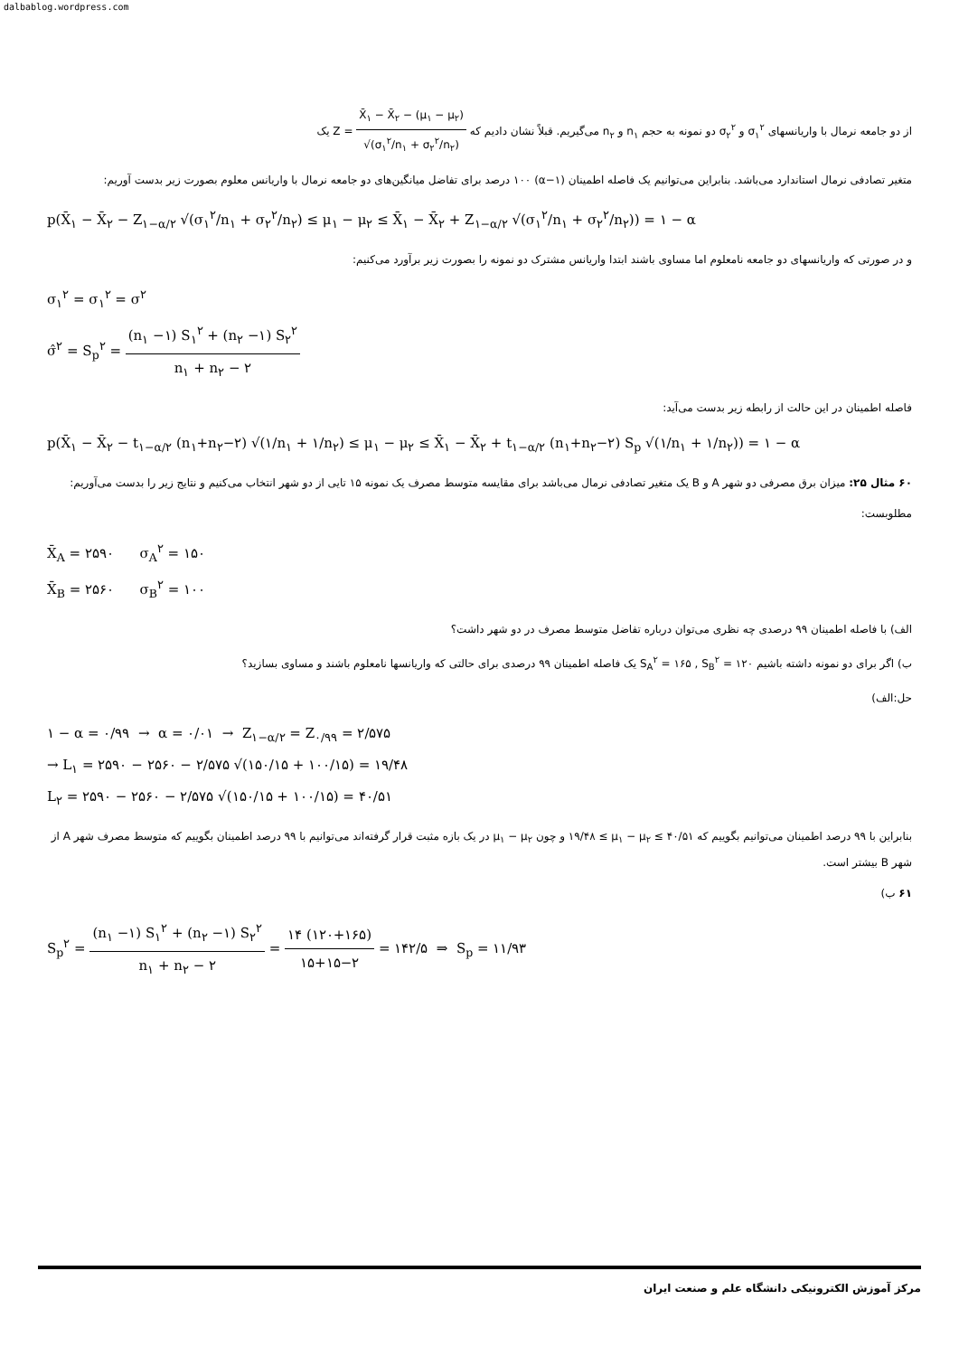dalbablog.wordpress.com
از دو جامعه نرمال با واریانسهای σ<sub>۱</sub><sup>۲</sup> و σ<sub>۲</sub><sup>۲</sup> دو نمونه به حجم n<sub>۱</sub> و n<sub>۲</sub> می‌گیریم. قبلاً نشان دادیم که Z = X̄<sub>۱</sub> − X̄<sub>۲</sub> − (μ<sub>۱</sub> − μ<sub>۲</sub>) √(σ<sub>۱</sub><sup>۲</sup>/n<sub>۱</sub> + σ<sub>۲</sub><sup>۲</sup>/n<sub>۲</sub>) یک
متغیر تصادفی نرمال استاندارد می‌باشد. بنابراین می‌توانیم یک فاصله اطمینان (α−۱) ۱۰۰ درصد برای تفاضل میانگین‌های دو جامعه نرمال با واریانس معلوم بصورت زیر بدست آوریم:
p(X̄<sub>۱</sub> − X̄<sub>۲</sub> − Z<sub>۱−α/۲</sub> √(σ<sub>۱</sub><sup>۲</sup>/n<sub>۱</sub> + σ<sub>۲</sub><sup>۲</sup>/n<sub>۲</sub>) ≤ μ<sub>۱</sub> − μ<sub>۲</sub> ≤ X̄<sub>۱</sub> − X̄<sub>۲</sub> + Z<sub>۱−α/۲</sub> √(σ<sub>۱</sub><sup>۲</sup>/n<sub>۱</sub> + σ<sub>۲</sub><sup>۲</sup>/n<sub>۲</sub>)) = ۱ − α
و در صورتی که واریانسهای دو جامعه نامعلوم اما مساوی باشند ابتدا واریانس مشترک دو نمونه را بصورت زیر برآورد می‌کنیم:
σ<sub>۱</sub><sup>۲</sup> = σ<sub>۱</sub><sup>۲</sup> = σ<sup>۲</sup>
σ̂<sup>۲</sup> = S<sub>p</sub><sup>۲</sup> = (n<sub>۱</sub> −۱) S<sub>۱</sub><sup>۲</sup> + (n<sub>۲</sub> −۱) S<sub>۲</sub><sup>۲</sup> n<sub>۱</sub> + n<sub>۲</sub> − ۲
فاصله اطمینان در این حالت از رابطه زیر بدست می‌آید:
p(X̄<sub>۱</sub> − X̄<sub>۲</sub> − t<sub>۱−α/۲</sub> (n<sub>۱</sub>+n<sub>۲</sub>−۲) √(۱/n<sub>۱</sub> + ۱/n<sub>۲</sub>) ≤ μ<sub>۱</sub> − μ<sub>۲</sub> ≤ X̄<sub>۱</sub> − X̄<sub>۲</sub> + t<sub>۱−α/۲</sub> (n<sub>۱</sub>+n<sub>۲</sub>−۲) S<sub>p</sub> √(۱/n<sub>۱</sub> + ۱/n<sub>۲</sub>)) = ۱ − α
۶۰ مثال ۲۵: میزان برق مصرفی دو شهر A و B یک متغیر تصادفی نرمال می‌باشد برای مقایسه متوسط مصرف یک نمونه ۱۵ تایی از دو شهر انتخاب می‌کنیم و نتایج زیر را بدست می‌آوریم:
مطلوبست:
X̄<sub>A</sub> = ۲۵۹۰ σ<sub>A</sub><sup>۲</sup> = ۱۵۰
X̄<sub>B</sub> = ۲۵۶۰ σ<sub>B</sub><sup>۲</sup> = ۱۰۰
الف) با فاصله اطمینان ۹۹ درصدی چه نظری می‌توان درباره تفاضل متوسط مصرف در دو شهر داشت؟
ب) اگر برای دو نمونه داشته باشیم S<sub>A</sub><sup>۲</sup> = ۱۶۵ , S<sub>B</sub><sup>۲</sup> = ۱۲۰ یک فاصله اطمینان ۹۹ درصدی برای حالتی که واریانسها نامعلوم باشند و مساوی بسازید؟
حل:الف)
۱ − α = ۰/۹۹ → α = ۰/۰۱ → Z<sub>۱−α/۲</sub> = Z<sub>۰/۹۹</sub> = ۲/۵۷۵
→ L<sub>۱</sub> = ۲۵۹۰ − ۲۵۶۰ − ۲/۵۷۵ √(۱۵۰/۱۵ + ۱۰۰/۱۵) = ۱۹/۴۸
L<sub>۲</sub> = ۲۵۹۰ − ۲۵۶۰ − ۲/۵۷۵ √(۱۵۰/۱۵ + ۱۰۰/۱۵) = ۴۰/۵۱
بنابراین با ۹۹ درصد اطمینان می‌توانیم بگوییم که ۱۹/۴۸ ≤ μ<sub>۱</sub> − μ<sub>۲</sub> ≤ ۴۰/۵۱ و چون μ<sub>۱</sub> − μ<sub>۲</sub> در یک بازه مثبت قرار گرفته‌اند می‌توانیم با ۹۹ درصد اطمینان بگوییم که متوسط مصرف شهر A از شهر B بیشتر است.
۶۱ ب)
S<sub>p</sub><sup>۲</sup> = (n<sub>۱</sub> −۱) S<sub>۱</sub><sup>۲</sup> + (n<sub>۲</sub> −۱) S<sub>۲</sub><sup>۲</sup> n<sub>۱</sub> + n<sub>۲</sub> − ۲ = ۱۴ (۱۲۰+۱۶۵) ۱۵+۱۵−۲ = ۱۴۲/۵ ⇒ S<sub>p</sub> = ۱۱/۹۳
مرکز آموزش الکترونیکی دانشگاه علم و صنعت ایران